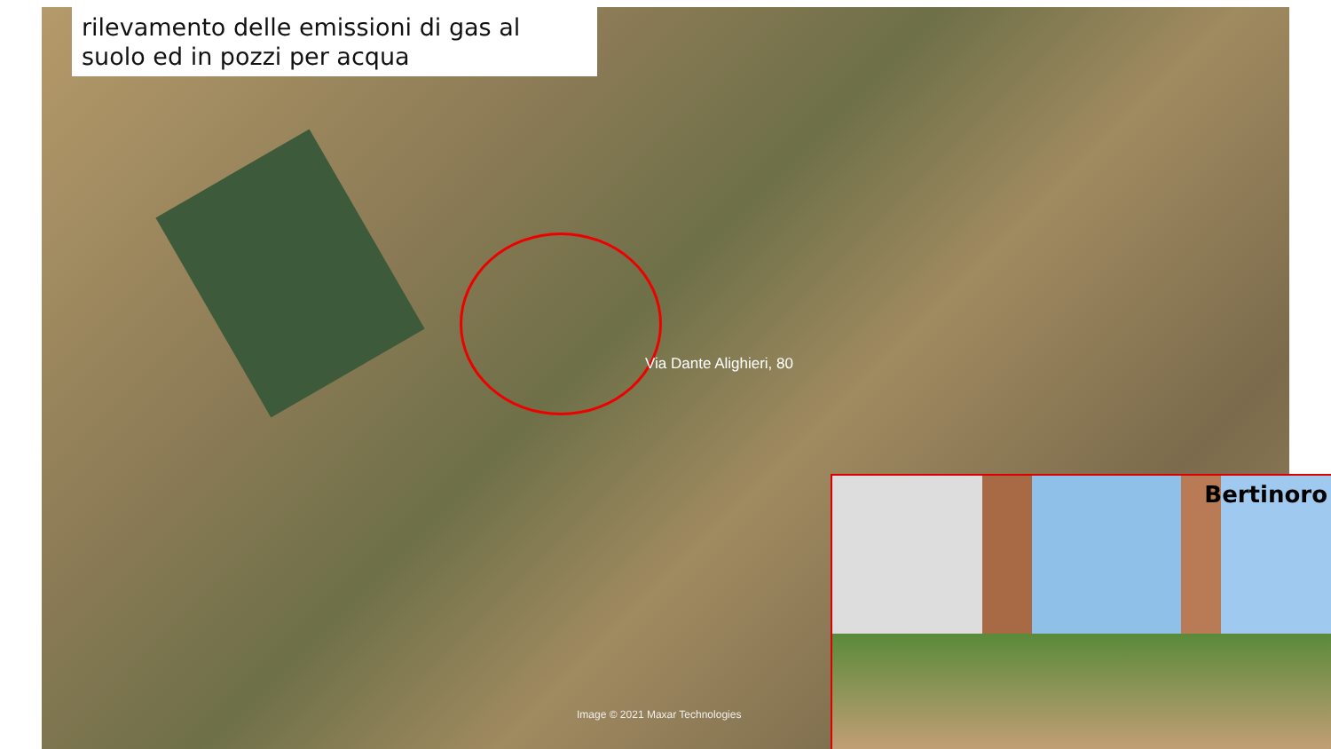rilevamento delle emissioni di gas al suolo ed in pozzi per acqua
Via Dante Alighieri, 80
Image © 2021 Maxar Technologies
Bertinoro